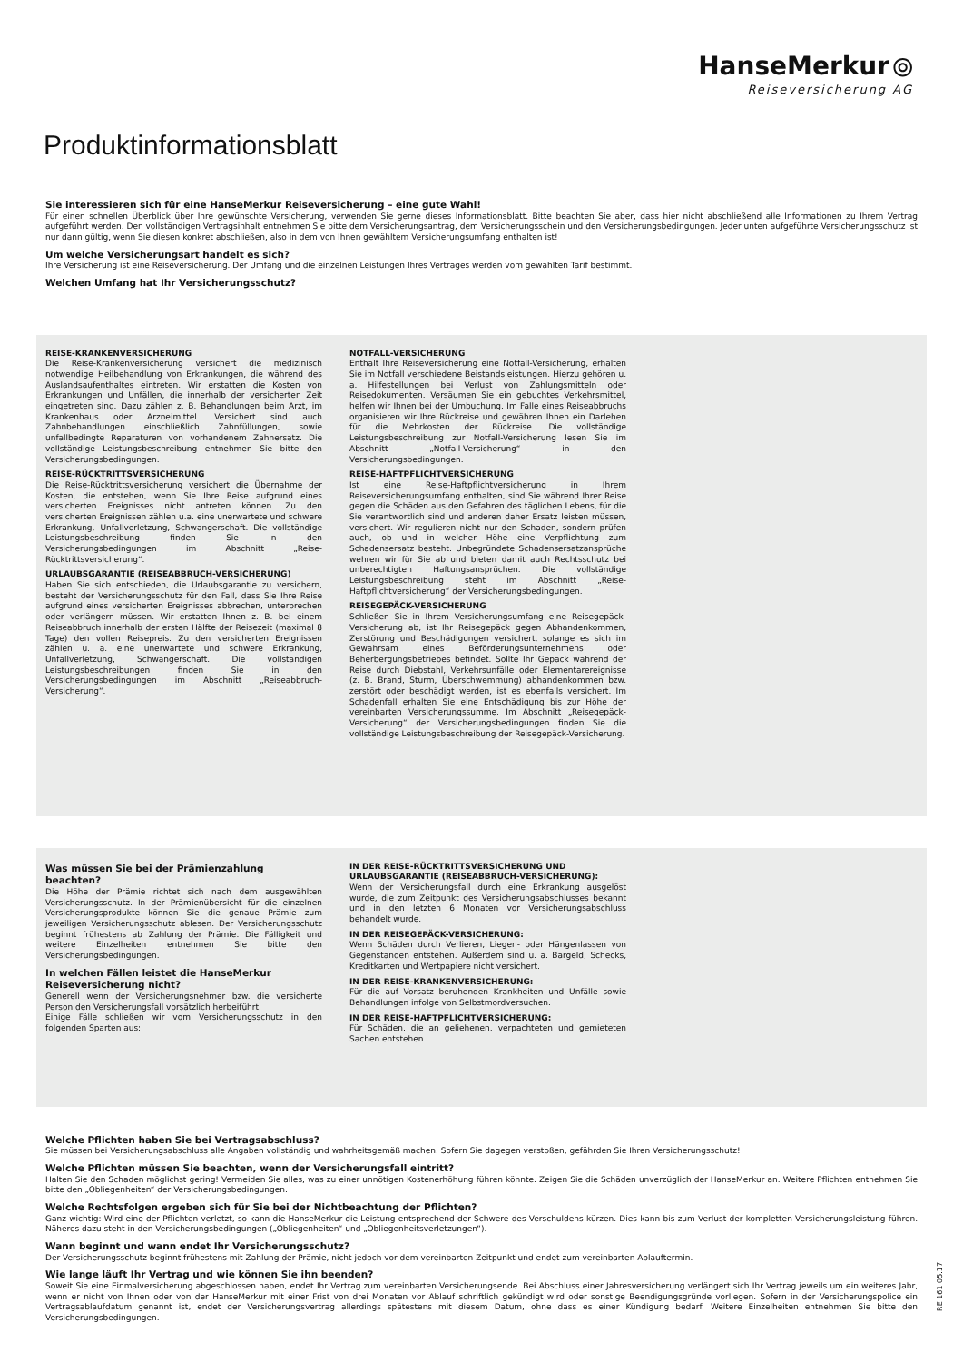HanseMerkur ⦾
Reiseversicherung AG
Produktinformationsblatt
Sie interessieren sich für eine HanseMerkur Reiseversicherung – eine gute Wahl!
Für einen schnellen Überblick über Ihre gewünschte Versicherung, verwenden Sie gerne dieses Informationsblatt. Bitte beachten Sie aber, dass hier nicht abschließend alle Informationen zu Ihrem Vertrag aufgeführt werden. Den vollständigen Vertragsinhalt entnehmen Sie bitte dem Versicherungsantrag, dem Versicherungsschein und den Versicherungsbedingungen. Jeder unten aufgeführte Versicherungsschutz ist nur dann gültig, wenn Sie diesen konkret abschließen, also in dem von Ihnen gewähltem Versicherungsumfang enthalten ist!
Um welche Versicherungsart handelt es sich?
Ihre Versicherung ist eine Reiseversicherung. Der Umfang und die einzelnen Leistungen Ihres Vertrages werden vom gewählten Tarif bestimmt.
Welchen Umfang hat Ihr Versicherungsschutz?
REISE-KRANKENVERSICHERUNG
Die Reise-Krankenversicherung versichert die medizinisch notwendige Heilbehandlung von Erkrankungen, die während des Auslandsaufenthaltes eintreten. Wir erstatten die Kosten von Erkrankungen und Unfällen, die innerhalb der versicherten Zeit eingetreten sind. Dazu zählen z. B. Behandlungen beim Arzt, im Krankenhaus oder Arzneimittel. Versichert sind auch Zahnbehandlungen einschließlich Zahnfüllungen, sowie unfallbedingte Reparaturen von vorhandenem Zahnersatz. Die vollständige Leistungsbeschreibung entnehmen Sie bitte den Versicherungsbedingungen.
REISE-RÜCKTRITTSVERSICHERUNG
Die Reise-Rücktrittsversicherung versichert die Übernahme der Kosten, die entstehen, wenn Sie Ihre Reise aufgrund eines versicherten Ereignisses nicht antreten können. Zu den versicherten Ereignissen zählen u.a. eine unerwartete und schwere Erkrankung, Unfallverletzung, Schwangerschaft. Die vollständige Leistungsbeschreibung finden Sie in den Versicherungsbedingungen im Abschnitt „Reise-Rücktrittsversicherung“.
URLAUBSGARANTIE (REISEABBRUCH-VERSICHERUNG)
Haben Sie sich entschieden, die Urlaubsgarantie zu versichern, besteht der Versicherungsschutz für den Fall, dass Sie Ihre Reise aufgrund eines versicherten Ereignisses abbrechen, unterbrechen oder verlängern müssen. Wir erstatten Ihnen z. B. bei einem Reiseabbruch innerhalb der ersten Hälfte der Reisezeit (maximal 8 Tage) den vollen Reisepreis. Zu den versicherten Ereignissen zählen u. a. eine unerwartete und schwere Erkrankung, Unfallverletzung, Schwangerschaft. Die vollständigen Leistungsbeschreibungen finden Sie in den Versicherungsbedingungen im Abschnitt „Reiseabbruch-Versicherung“.
NOTFALL-VERSICHERUNG
Enthält Ihre Reiseversicherung eine Notfall-Versicherung, erhalten Sie im Notfall verschiedene Beistandsleistungen. Hierzu gehören u. a. Hilfestellungen bei Verlust von Zahlungsmitteln oder Reisedokumenten. Versäumen Sie ein gebuchtes Verkehrsmittel, helfen wir Ihnen bei der Umbuchung. Im Falle eines Reiseabbruchs organisieren wir Ihre Rückreise und gewähren Ihnen ein Darlehen für die Mehrkosten der Rückreise. Die vollständige Leistungsbeschreibung zur Notfall-Versicherung lesen Sie im Abschnitt „Notfall-Versicherung“ in den Versicherungsbedingungen.
REISE-HAFTPFLICHTVERSICHERUNG
Ist eine Reise-Haftpflichtversicherung in Ihrem Reiseversicherungsumfang enthalten, sind Sie während Ihrer Reise gegen die Schäden aus den Gefahren des täglichen Lebens, für die Sie verantwortlich sind und anderen daher Ersatz leisten müssen, versichert. Wir regulieren nicht nur den Schaden, sondern prüfen auch, ob und in welcher Höhe eine Verpflichtung zum Schadensersatz besteht. Unbegründete Schadensersatzansprüche wehren wir für Sie ab und bieten damit auch Rechtsschutz bei unberechtigten Haftungsansprüchen. Die vollständige Leistungsbeschreibung steht im Abschnitt „Reise-Haftpflichtversicherung“ der Versicherungsbedingungen.
REISEGEPÄCK-VERSICHERUNG
Schließen Sie in Ihrem Versicherungsumfang eine Reisegepäck-Versicherung ab, ist Ihr Reisegepäck gegen Abhandenkommen, Zerstörung und Beschädigungen versichert, solange es sich im Gewahrsam eines Beförderungsunternehmens oder Beherbergungsbetriebes befindet. Sollte Ihr Gepäck während der Reise durch Diebstahl, Verkehrsunfälle oder Elementarereignisse (z. B. Brand, Sturm, Überschwemmung) abhandenkommen bzw. zerstört oder beschädigt werden, ist es ebenfalls versichert. Im Schadenfall erhalten Sie eine Entschädigung bis zur Höhe der vereinbarten Versicherungssumme. Im Abschnitt „Reisegepäck-Versicherung“ der Versicherungsbedingungen finden Sie die vollständige Leistungsbeschreibung der Reisegepäck-Versicherung.
Was müssen Sie bei der Prämienzahlung beachten?
Die Höhe der Prämie richtet sich nach dem ausgewählten Versicherungsschutz. In der Prämienübersicht für die einzelnen Versicherungsprodukte können Sie die genaue Prämie zum jeweiligen Versicherungsschutz ablesen. Der Versicherungsschutz beginnt frühestens ab Zahlung der Prämie. Die Fälligkeit und weitere Einzelheiten entnehmen Sie bitte den Versicherungsbedingungen.
In welchen Fällen leistet die HanseMerkur Reiseversicherung nicht?
Generell wenn der Versicherungsnehmer bzw. die versicherte Person den Versicherungsfall vorsätzlich herbeiführt.
Einige Fälle schließen wir vom Versicherungsschutz in den folgenden Sparten aus:
IN DER REISE-RÜCKTRITTSVERSICHERUNG UND URLAUBSGARANTIE (REISEABBRUCH-VERSICHERUNG):
Wenn der Versicherungsfall durch eine Erkrankung ausgelöst wurde, die zum Zeitpunkt des Versicherungsabschlusses bekannt und in den letzten 6 Monaten vor Versicherungsabschluss behandelt wurde.
IN DER REISEGEPÄCK-VERSICHERUNG:
Wenn Schäden durch Verlieren, Liegen- oder Hängenlassen von Gegenständen entstehen. Außerdem sind u. a. Bargeld, Schecks, Kreditkarten und Wertpapiere nicht versichert.
IN DER REISE-KRANKENVERSICHERUNG:
Für die auf Vorsatz beruhenden Krankheiten und Unfälle sowie Behandlungen infolge von Selbstmordversuchen.
IN DER REISE-HAFTPFLICHTVERSICHERUNG:
Für Schäden, die an geliehenen, verpachteten und gemieteten Sachen entstehen.
Welche Pflichten haben Sie bei Vertragsabschluss?
Sie müssen bei Versicherungsabschluss alle Angaben vollständig und wahrheitsgemäß machen. Sofern Sie dagegen verstoßen, gefährden Sie Ihren Versicherungsschutz!
Welche Pflichten müssen Sie beachten, wenn der Versicherungsfall eintritt?
Halten Sie den Schaden möglichst gering! Vermeiden Sie alles, was zu einer unnötigen Kostenerhöhung führen könnte. Zeigen Sie die Schäden unverzüglich der HanseMerkur an. Weitere Pflichten entnehmen Sie bitte den „Obliegenheiten“ der Versicherungsbedingungen.
Welche Rechtsfolgen ergeben sich für Sie bei der Nichtbeachtung der Pflichten?
Ganz wichtig: Wird eine der Pflichten verletzt, so kann die HanseMerkur die Leistung entsprechend der Schwere des Verschuldens kürzen. Dies kann bis zum Verlust der kompletten Versicherungsleistung führen. Näheres dazu steht in den Versicherungsbedingungen („Obliegenheiten“ und „Obliegenheitsverletzungen“).
Wann beginnt und wann endet Ihr Versicherungsschutz?
Der Versicherungsschutz beginnt frühestens mit Zahlung der Prämie, nicht jedoch vor dem vereinbarten Zeitpunkt und endet zum vereinbarten Ablauftermin.
Wie lange läuft Ihr Vertrag und wie können Sie ihn beenden?
Soweit Sie eine Einmalversicherung abgeschlossen haben, endet Ihr Vertrag zum vereinbarten Versicherungsende. Bei Abschluss einer Jahresversicherung verlängert sich Ihr Vertrag jeweils um ein weiteres Jahr, wenn er nicht von Ihnen oder von der HanseMerkur mit einer Frist von drei Monaten vor Ablauf schriftlich gekündigt wird oder sonstige Beendigungsgründe vorliegen. Sofern in der Versicherungspolice ein Vertragsablaufdatum genannt ist, endet der Versicherungsvertrag allerdings spätestens mit diesem Datum, ohne dass es einer Kündigung bedarf. Weitere Einzelheiten entnehmen Sie bitte den Versicherungsbedingungen.
RE 161 05.17